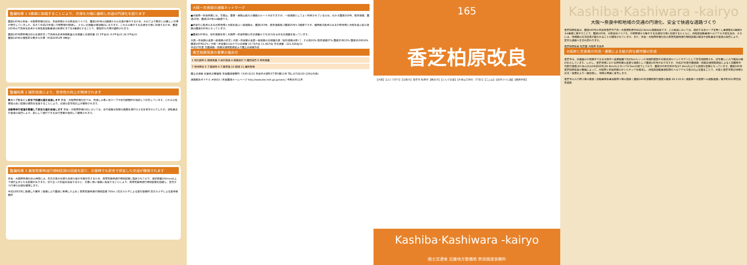整備効果 1 4車線に拡幅することにより、渋滞を大幅に緩和し交通の円滑化を図ります
国道165号の奈良・大阪府県境付近は、奈良県側から大和高田バイパス、国道165号の2路線からの交通が集中するため、かねてより朝夕には著しい渋滞が発生していました。加えて平成23年度に中和幹線が開通し、さらに交通量は増加傾向にあります。これらの集中する交通を円滑に処理するため、国道165号の穴虫西交差点から西名阪自動車道の柏原ICまでを4車線化することで、慢性的な渋滞が緩和されます。
国道165号府県境付近の交通状況 / 穴虫西交差点西側断面の交通量と交通容量 15.3千台/日 9.0千台/日 24.3千台/日
国道165号の慢性的な朝夕の渋滞（平成26年2月 8時台）
整備効果 2 線形改良により、安全性の向上が期待されます
急カーブをなくし安全で快適な道を目指します 奈良・大阪府県境付近では、見通しの悪い急カーブや急勾配箇所が連続して存在しています。これらの危険性の高い区間の線形を改良することにより、交通の安全性向上が期待されます。
自転車歩行者道を設置して安全な道を目指します 奈良・大阪府県境付近においては、歩行者等は危険な路肩を通行せざるを得ませんでしたが、自転車歩行者道の設置により、安心して通行できる歩行空間が連続して確保されます。
整備効果 3 異常気象時通行規制区間の回避を図り、災害時でも安全で安定した交通が確保されます
奈良・大阪府県境付近の峠部には、防災対策が必要な急峻な崖が多数存在するため、異常気象時通行規制区間に指定されており、連続雨量200mm以上で通行止めとなる区間があります。切り立った斜面を改良するなど、災害に強い道路に改良することにより、異常気象時通行規制区間を回避し、安全かつ円滑な交通を確保します。
平成16年5月に崩壊した箇所 / 崩壊により国道に堆積した土石 / 異常気象時通行規制区間 700m / 防災カルテによる要対策箇所 防災カルテによる要点検箇所
大阪～奈良間の道路ネットワーク
●大阪府～奈良県間には、生駒山、葛城・金剛山越えの複数のルートがありますが、一般道路としてよく利用されているのは、北から国道163号、阪奈道路、国道25号、国道165号の4路線です。
●奈良中心拠点のある北和地域と大阪を結ぶ一般道路は、国道163号、阪奈道路及び国道25号と3路線ですが、橿原副次拠点のある中和地域と大阪を結ぶ主な道路は国道165号となっています。
●国道165号は、有料道路を除く大阪府～奈良県間の全交通量のうち21%を占める交通量を担っています。
大阪～奈良間の主要一般道路の状況 / 大阪～奈良間の主要一般道路の交通量比率（有料道路は除く） その他20% 阪奈道路27% 国道25号15% 国道163号16% 国道165号21% / 大阪～奈良間1日あたりの交通量 10.74万台 11.46万台 全交通量：221,926台/日
平成27年度 全国道路・街路交通情勢調査より国土交通省作成
香芝柏原改良の事業の進め方
1 地元説明 2 路線測量 3 設計協議 4 道路設計 5 幅杭設置 6 用地測量
7 用地買収 8 工事説明 9 工事実施 10 開通 11 維持管理
国土交通省 近畿地方整備局 奈良国道事務所 〒630-8115 奈良市大宮町3丁目5番11号 TEL.(0742)33-1391(代表)
道路緊急ダイヤル #9910 / 奈良国道ホームページ http://www.kkr.mlit.go.jp/nara / 令和元年11月
165
香芝柏原改良
【大阪】【ぶどう狩り】【法隆寺】香芝市 柏原市【観音寺】【どんづる峯】【大坂山口神社（穴虫）】【二上山】【自然つつじ園】【櫃原神宮】
Kashiba·Kashiwara -kairyo
国土交通省 近畿地方整備局 奈良国道事務所
Kashiba·Kashiwara -kairyo
大阪～奈良中和地域の交通の円滑化、安全で快適な道路づくり
香芝柏原改良は、国道165号の奈良県香芝市穴虫～大阪府柏原市田辺2.8kmの道路改良です。この改良においては、連続する急カーブを無くし車線数を2車線から4車線に増やすことで、国道165号、大和高田バイパス、中和幹線から集中する交通を円滑に処理するとともに、西名阪自動車道へのアクセス性を高め、さらには、地域間の交流促進が図られることが期待されています。また、奈良・大阪府県境付近の異常気象時通行規制区間の解消や自転車歩行者道の設置により、安全な道路へ生まれ変わります。
香芝柏原改良 位置図 大阪府 奈良県
大阪府と奈良県の交流・連携による魅力的な都市圏の形成
香芝市は、近畿圏の中核都市である大阪市へ直接距離で約25kmといった地理的要因や大阪近郊のベッドタウンとして住宅地開発され、近年著しい人口増加の傾向を示しています。しかし、香芝地域における府県間の主要な道路として国道165号がありますが、平成27年度全国道路・街路交通情勢調査によると混雑時平均旅行速度(20.8km/h)は平成22年(29.3km/h)と比べて8.5km/h低下しており、国道165号全体平均(27.2km/h)よりも低速な区間となっています。国道165号香芝柏原改良の整備によって、大阪府と奈良県間のボトルネックを解消し、西名阪自動車道柏原ICへのアクセス性の向上を図ることで、大阪と香芝市周辺地域の交流・連携をより一層促進し、地域の発展に寄与します。
香芝市の人口伸び率の推移 / 自動車保有車両数伸び率の推移 / 国道165号混雑時旅行速度の推移 29.3 20.8 / 通勤率＝大阪府への通勤者数／各市町村の常住就業者数